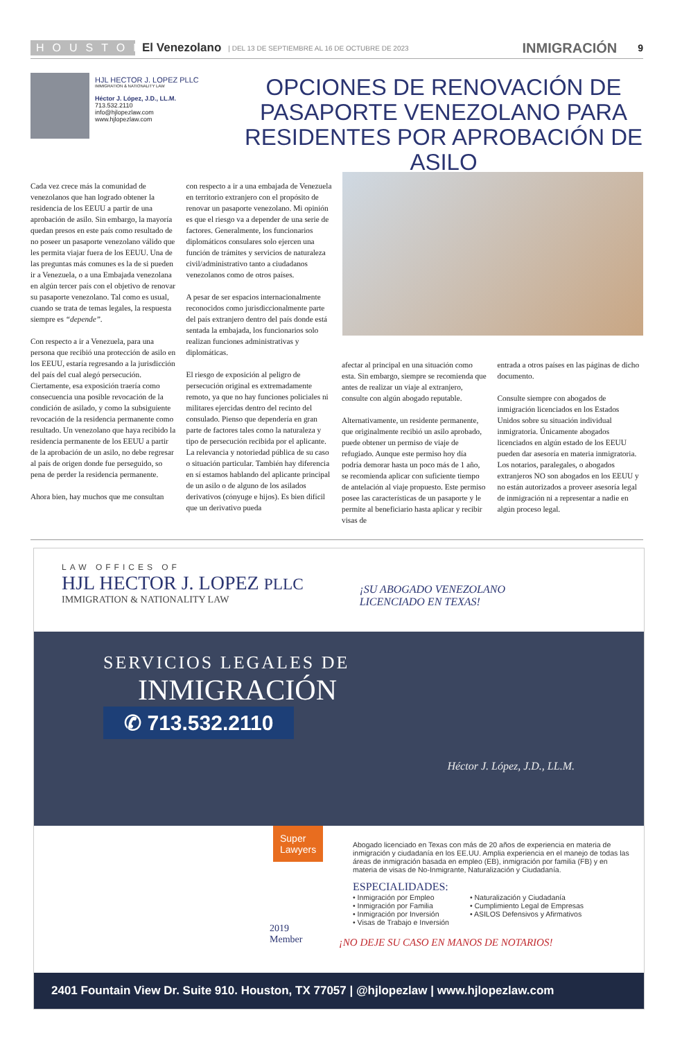HOUSTON El Venezolano | DEL 13 DE SEPTIEMBRE AL 16 DE OCTUBRE DE 2023 INMIGRACIÓN 9
HJL HECTOR J. LOPEZ PLLC
IMMIGRATION & NATIONALITY LAW
Héctor J. López, J.D., LL.M.
713.532.2110
info@hjlopezlaw.com
www.hjlopezlaw.com
OPCIONES DE RENOVACIÓN DE PASAPORTE VENEZOLANO PARA RESIDENTES POR APROBACIÓN DE ASILO
Cada vez crece más la comunidad de venezolanos que han logrado obtener la residencia de los EEUU a partir de una aprobación de asilo. Sin embargo, la mayoría quedan presos en este país como resultado de no poseer un pasaporte venezolano válido que les permita viajar fuera de los EEUU. Una de las preguntas más comunes es la de si pueden ir a Venezuela, o a una Embajada venezolana en algún tercer país con el objetivo de renovar su pasaporte venezolano. Tal como es usual, cuando se trata de temas legales, la respuesta siempre es “depende”.
Con respecto a ir a Venezuela, para una persona que recibió una protección de asilo en los EEUU, estaría regresando a la jurisdicción del país del cual alegó persecución. Ciertamente, esa exposición traería como consecuencia una posible revocación de la condición de asilado, y como la subsiguiente revocación de la residencia permanente como resultado. Un venezolano que haya recibido la residencia permanente de los EEUU a partir de la aprobación de un asilo, no debe regresar al país de origen donde fue perseguido, so pena de perder la residencia permanente.
Ahora bien, hay muchos que me consultan
con respecto a ir a una embajada de Venezuela en territorio extranjero con el propósito de renovar un pasaporte venezolano. Mi opinión es que el riesgo va a depender de una serie de factores. Generalmente, los funcionarios diplomáticos consulares solo ejercen una función de trámites y servicios de naturaleza civil/administrativo tanto a ciudadanos venezolanos como de otros países.
A pesar de ser espacios internacionalmente reconocidos como jurisdiccionalmente parte del país extranjero dentro del país donde está sentada la embajada, los funcionarios solo realizan funciones administrativas y diplomáticas.
El riesgo de exposición al peligro de persecución original es extremadamente remoto, ya que no hay funciones policiales ni militares ejercidas dentro del recinto del consulado. Pienso que dependería en gran parte de factores tales como la naturaleza y tipo de persecución recibida por el aplicante. La relevancia y notoriedad pública de su caso o situación particular. También hay diferencia en sí estamos hablando del aplicante principal de un asilo o de alguno de los asilados derivativos (cónyuge e hijos). Es bien difícil que un derivativo pueda
afectar al principal en una situación como esta. Sin embargo, siempre se recomienda que antes de realizar un viaje al extranjero, consulte con algún abogado reputable.
Alternativamente, un residente permanente, que originalmente recibió un asilo aprobado, puede obtener un permiso de viaje de refugiado. Aunque este permiso hoy día podría demorar hasta un poco más de 1 año, se recomienda aplicar con suficiente tiempo de antelación al viaje propuesto. Este permiso posee las características de un pasaporte y le permite al beneficiario hasta aplicar y recibir visas de
entrada a otros países en las páginas de dicho documento.
Consulte siempre con abogados de inmigración licenciados en los Estados Unidos sobre su situación individual inmigratoria. Únicamente abogados licenciados en algún estado de los EEUU pueden dar asesoría en materia inmigratoria. Los notarios, paralegales, o abogados extranjeros NO son abogados en los EEUU y no están autorizados a proveer asesoría legal de inmigración ni a representar a nadie en algún proceso legal.
LAW OFFICES OF
HJL HECTOR J. LOPEZ PLLC
IMMIGRATION & NATIONALITY LAW
¡SU ABOGADO VENEZOLANO
LICENCIADO EN TEXAS!
SERVICIOS LEGALES DE
INMIGRACIÓN
✆ 713.532.2110
Héctor J. López, J.D., LL.M.
Abogado licenciado en Texas con más de 20 años de experiencia en materia de inmigración y ciudadanía en los EE.UU. Amplia experiencia en el manejo de todas las áreas de inmigración basada en empleo (EB), inmigración por familia (FB) y en materia de visas de No-Inmigrante, Naturalización y Ciudadanía.
ESPECIALIDADES:
• Inmigración por Empleo
• Inmigración por Familia
• Inmigración por Inversión
• Visas de Trabajo e Inversión
• Naturalización y Ciudadanía
• Cumplimiento Legal de Empresas
• ASILOS Defensivos y Afirmativos
¡NO DEJE SU CASO EN MANOS DE NOTARIOS!
Super
Lawyers
2019
Member
2401 Fountain View Dr. Suite 910. Houston, TX 77057 | @hjlopezlaw | www.hjlopezlaw.com